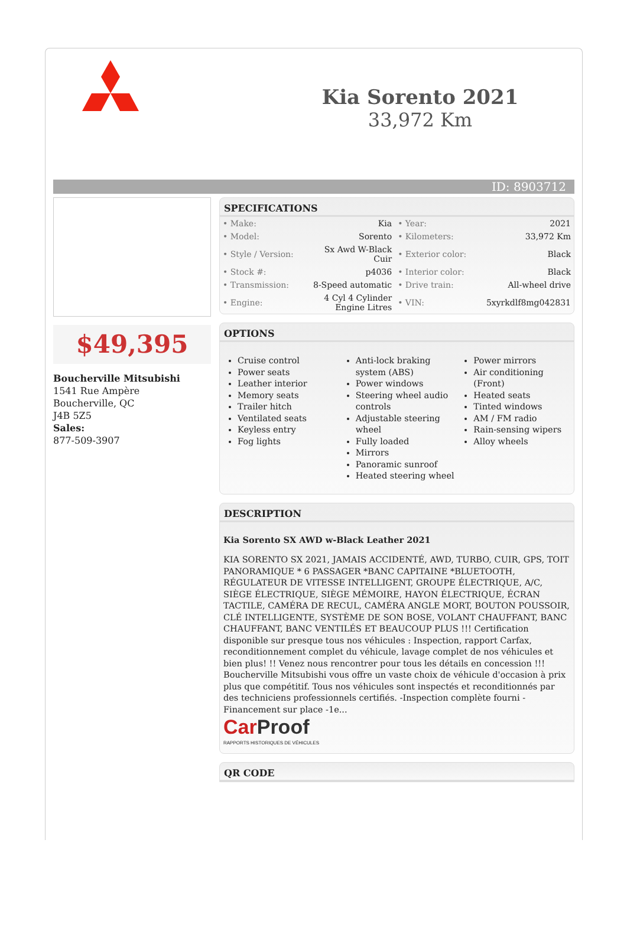Kia Sorento 2021
33,972 Km
ID: 8903712
$49,395
Boucherville Mitsubishi
1541 Rue Ampère
Boucherville, QC
J4B 5Z5
Sales:
877-509-3907
SPECIFICATIONS
| • Make: | Kia | • Year: | 2021 |
| • Model: | Sorento | • Kilometers: | 33,972 Km |
| • Style / Version: | Sx Awd W-Black Cuir | • Exterior color: | Black |
| • Stock #: | p4036 | • Interior color: | Black |
| • Transmission: | 8-Speed automatic | • Drive train: | All-wheel drive |
| • Engine: | 4 Cyl 4 Cylinder Engine Litres | • VIN: | 5xyrkdlf8mg042831 |
OPTIONS
Cruise control
Power seats
Leather interior
Memory seats
Trailer hitch
Ventilated seats
Keyless entry
Fog lights
Anti-lock braking system (ABS)
Power windows
Steering wheel audio controls
Adjustable steering wheel
Fully loaded
Mirrors
Panoramic sunroof
Heated steering wheel
Power mirrors
Air conditioning (Front)
Heated seats
Tinted windows
AM / FM radio
Rain-sensing wipers
Alloy wheels
DESCRIPTION
Kia Sorento SX AWD w-Black Leather 2021
KIA SORENTO SX 2021, JAMAIS ACCIDENTÉ, AWD, TURBO, CUIR, GPS, TOIT PANORAMIQUE * 6 PASSAGER *BANC CAPITAINE *BLUETOOTH, RÉGULATEUR DE VITESSE INTELLIGENT, GROUPE ÉLECTRIQUE, A/C, SIÈGE ÉLECTRIQUE, SIÈGE MÉMOIRE, HAYON ÉLECTRIQUE, ÉCRAN TACTILE, CAMÉRA DE RECUL, CAMÉRA ANGLE MORT, BOUTON POUSSOIR, CLÉ INTELLIGENTE, SYSTÈME DE SON BOSE, VOLANT CHAUFFANT, BANC CHAUFFANT, BANC VENTILÉS ET BEAUCOUP PLUS !!! Certification disponible sur presque tous nos véhicules : Inspection, rapport Carfax, reconditionnement complet du véhicule, lavage complet de nos véhicules et bien plus! !! Venez nous rencontrer pour tous les détails en concession !!! Boucherville Mitsubishi vous offre un vaste choix de véhicule d'occasion à prix plus que compétitif. Tous nos véhicules sont inspectés et reconditionnés par des techniciens professionnels certifiés. -Inspection complète fourni -Financement sur place -1e...
Car Proof
RAPPORTS HISTORIQUES DE VÉHICULES
QR CODE